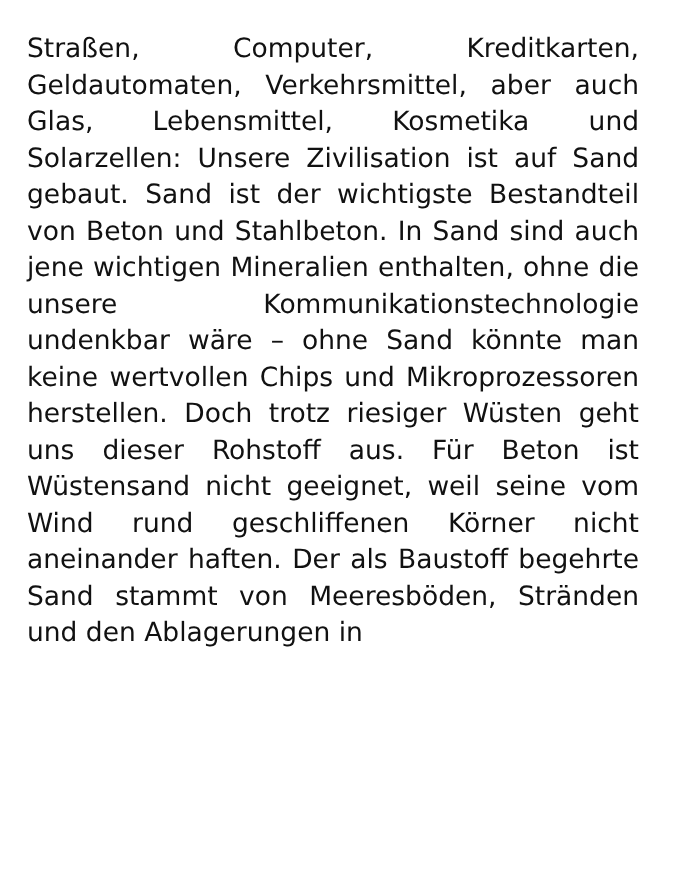Straßen, Computer, Kreditkarten, Geldautomaten, Verkehrsmittel, aber auch Glas, Lebensmittel, Kosmetika und Solarzellen: Unsere Zivilisation ist auf Sand gebaut. Sand ist der wichtigste Bestandteil von Beton und Stahlbeton. In Sand sind auch jene wichtigen Mineralien enthalten, ohne die unsere Kommunikationstechnologie undenkbar wäre – ohne Sand könnte man keine wertvollen Chips und Mikroprozessoren herstellen. Doch trotz riesiger Wüsten geht uns dieser Rohstoff aus. Für Beton ist Wüstensand nicht geeignet, weil seine vom Wind rund geschliffenen Körner nicht aneinander haften. Der als Baustoff begehrte Sand stammt von Meeresböden, Stränden und den Ablagerungen in